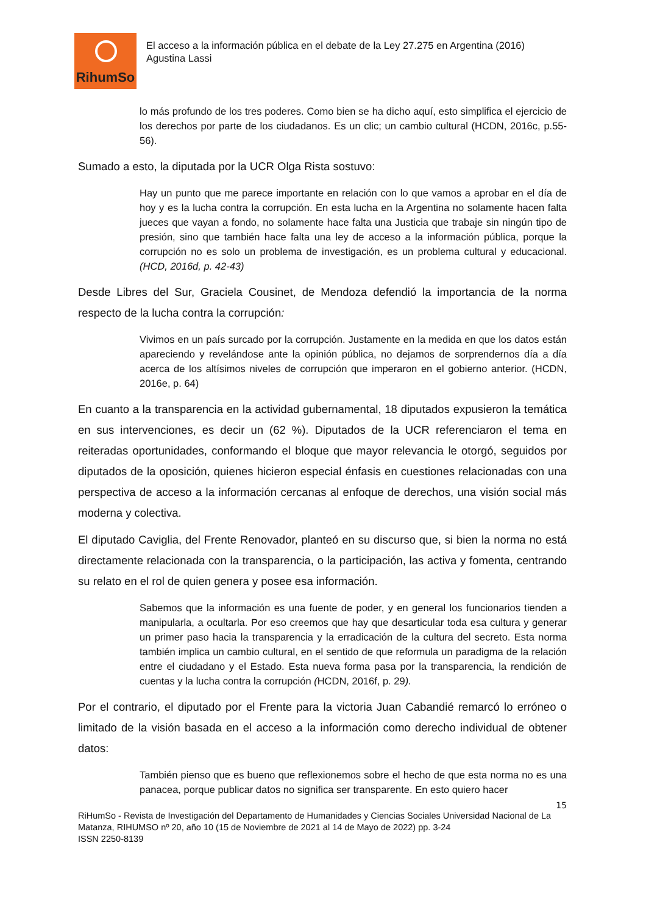RihumSo
El acceso a la información pública en el debate de la Ley 27.275 en Argentina (2016)
Agustina Lassi
lo más profundo de los tres poderes. Como bien se ha dicho aquí, esto simplifica el ejercicio de los derechos por parte de los ciudadanos. Es un clic; un cambio cultural (HCDN, 2016c, p.55-56).
Sumado a esto, la diputada por la UCR Olga Rista sostuvo:
Hay un punto que me parece importante en relación con lo que vamos a aprobar en el día de hoy y es la lucha contra la corrupción. En esta lucha en la Argentina no solamente hacen falta jueces que vayan a fondo, no solamente hace falta una Justicia que trabaje sin ningún tipo de presión, sino que también hace falta una ley de acceso a la información pública, porque la corrupción no es solo un problema de investigación, es un problema cultural y educacional. (HCD, 2016d, p. 42-43)
Desde Libres del Sur, Graciela Cousinet, de Mendoza defendió la importancia de la norma respecto de la lucha contra la corrupción:
Vivimos en un país surcado por la corrupción. Justamente en la medida en que los datos están apareciendo y revelándose ante la opinión pública, no dejamos de sorprendernos día a día acerca de los altísimos niveles de corrupción que imperaron en el gobierno anterior. (HCDN, 2016e, p. 64)
En cuanto a la transparencia en la actividad gubernamental, 18 diputados expusieron la temática en sus intervenciones, es decir un (62 %). Diputados de la UCR referenciaron el tema en reiteradas oportunidades, conformando el bloque que mayor relevancia le otorgó, seguidos por diputados de la oposición, quienes hicieron especial énfasis en cuestiones relacionadas con una perspectiva de acceso a la información cercanas al enfoque de derechos, una visión social más moderna y colectiva.
El diputado Caviglia, del Frente Renovador, planteó en su discurso que, si bien la norma no está directamente relacionada con la transparencia, o la participación, las activa y fomenta, centrando su relato en el rol de quien genera y posee esa información.
Sabemos que la información es una fuente de poder, y en general los funcionarios tienden a manipularla, a ocultarla. Por eso creemos que hay que desarticular toda esa cultura y generar un primer paso hacia la transparencia y la erradicación de la cultura del secreto. Esta norma también implica un cambio cultural, en el sentido de que reformula un paradigma de la relación entre el ciudadano y el Estado. Esta nueva forma pasa por la transparencia, la rendición de cuentas y la lucha contra la corrupción (HCDN, 2016f, p. 29).
Por el contrario, el diputado por el Frente para la victoria Juan Cabandié remarcó lo erróneo o limitado de la visión basada en el acceso a la información como derecho individual de obtener datos:
También pienso que es bueno que reflexionemos sobre el hecho de que esta norma no es una panacea, porque publicar datos no significa ser transparente. En esto quiero hacer
15
RiHumSo - Revista de Investigación del Departamento de Humanidades y Ciencias Sociales Universidad Nacional de La Matanza, RIHUMSO nº 20, año 10 (15 de Noviembre de 2021 al 14 de Mayo de 2022) pp. 3-24
ISSN 2250-8139